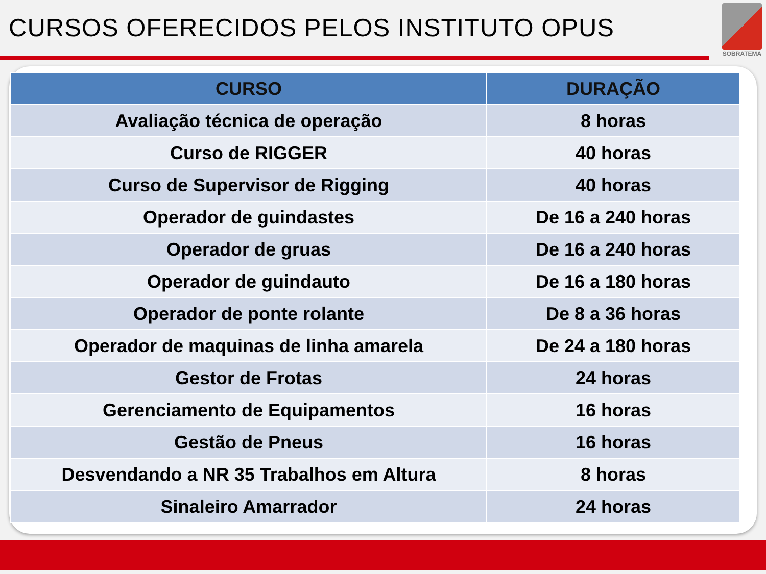CURSOS OFERECIDOS PELOS INSTITUTO OPUS
SOBRATEMA
| CURSO | DURAÇÃO |
| --- | --- |
| Avaliação técnica de operação | 8 horas |
| Curso de RIGGER | 40 horas |
| Curso de Supervisor de Rigging | 40 horas |
| Operador de guindastes | De 16 a 240 horas |
| Operador de gruas | De 16 a 240 horas |
| Operador de guindauto | De 16 a 180 horas |
| Operador de ponte rolante | De 8 a 36 horas |
| Operador de maquinas de linha amarela | De 24 a 180 horas |
| Gestor de Frotas | 24 horas |
| Gerenciamento de Equipamentos | 16 horas |
| Gestão de Pneus | 16 horas |
| Desvendando a NR 35 Trabalhos em Altura | 8 horas |
| Sinaleiro Amarrador | 24 horas |